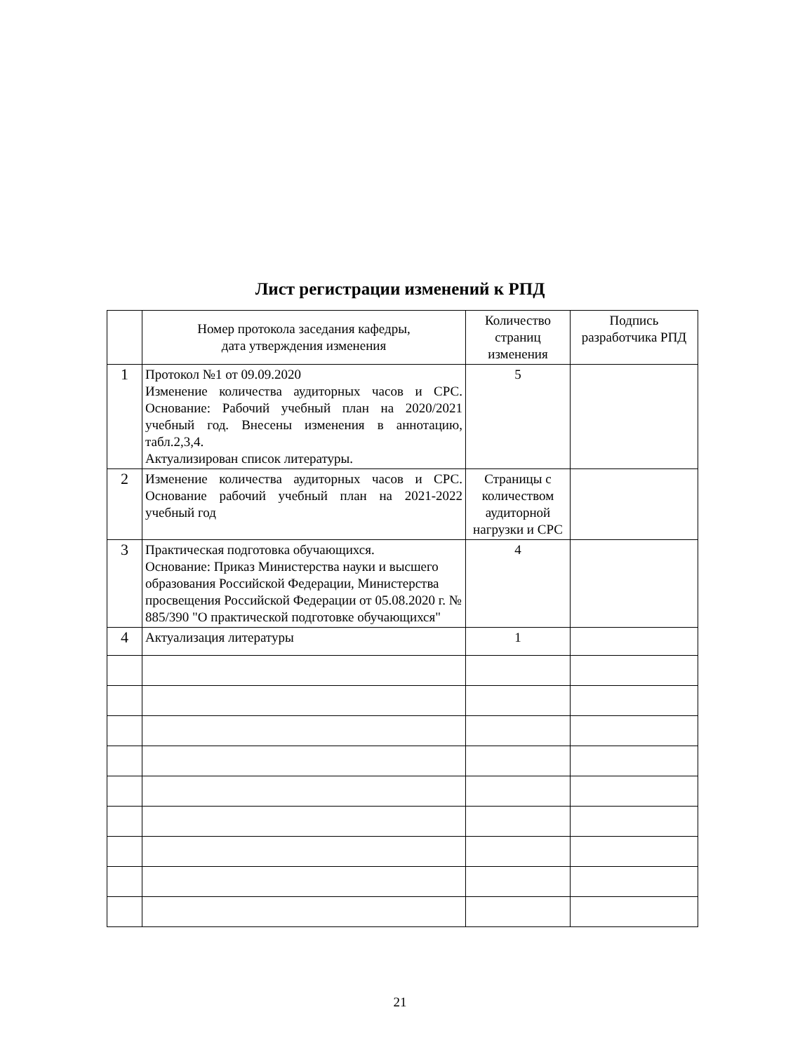Лист регистрации изменений к РПД
| | Номер протокола заседания кафедры, дата утверждения изменения | Количество страниц изменения | Подпись разработчика РПД |
| --- | --- | --- | --- |
| 1 | Протокол №1 от 09.09.2020 Изменение количества аудиторных часов и СРС. Основание: Рабочий учебный план на 2020/2021 учебный год. Внесены изменения в аннотацию, табл.2,3,4. Актуализирован список литературы. | 5 | |
| 2 | Изменение количества аудиторных часов и СРС. Основание рабочий учебный план на 2021-2022 учебный год | Страницы с количеством аудиторной нагрузки и СРС | |
| 3 | Практическая подготовка обучающихся. Основание: Приказ Министерства науки и высшего образования Российской Федерации, Министерства просвещения Российской Федерации от 05.08.2020 г. № 885/390 "О практической подготовке обучающихся" | 4 | |
| 4 | Актуализация литературы | 1 | |
21